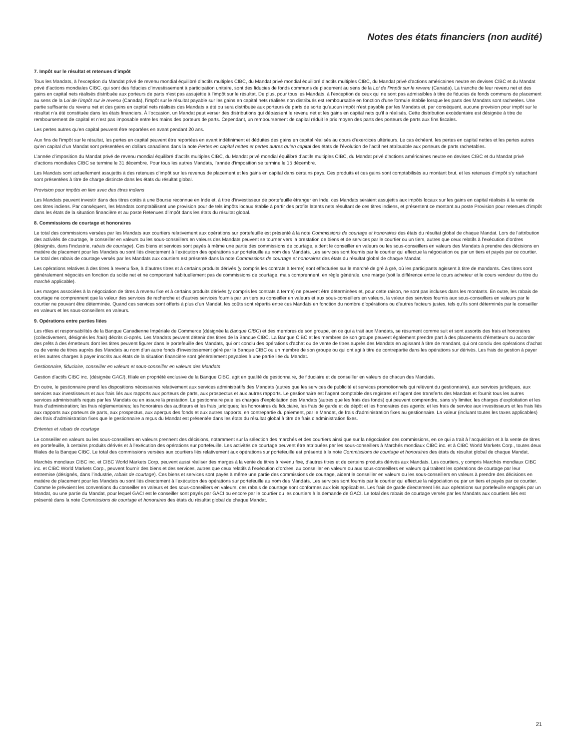Notes des états financiers (non audité)
7. Impôt sur le résultat et retenues d’impôt
Tous les Mandats, à l’exception du Mandat privé de revenu mondial équilibré d’actifs multiples CIBC, du Mandat privé mondial équilibré d’actifs multiples CIBC, du Mandat privé d’actions américaines neutre en devises CIBC et du Mandat privé d’actions mondiales CIBC, qui sont des fiducies d’investissement à participation unitaire, sont des fiducies de fonds communs de placement au sens de la Loi de l’impôt sur le revenu (Canada). La tranche de leur revenu net et des gains en capital nets réalisés distribuée aux porteurs de parts n’est pas assujettie à l’impôt sur le résultat. De plus, pour tous les Mandats, à l’exception de ceux qui ne sont pas admissibles à titre de fiducies de fonds communs de placement au sens de la Loi de l’impôt sur le revenu (Canada), l’impôt sur le résultat payable sur les gains en capital nets réalisés non distribués est remboursable en fonction d’une formule établie lorsque les parts des Mandats sont rachetées. Une partie suffisante du revenu net et des gains en capital nets réalisés des Mandats a été ou sera distribuée aux porteurs de parts de sorte qu’aucun impôt n’est payable par les Mandats et, par conséquent, aucune provision pour impôt sur le résultat n’a été constituée dans les états financiers. À l’occasion, un Mandat peut verser des distributions qui dépassent le revenu net et les gains en capital nets qu’il a réalisés. Cette distribution excédentaire est désignée à titre de remboursement de capital et n’est pas imposable entre les mains des porteurs de parts. Cependant, un remboursement de capital réduit le prix moyen des parts des porteurs de parts aux fins fiscales.
Les pertes autres qu’en capital peuvent être reportées en avant pendant 20 ans.
Aux fins de l’impôt sur le résultat, les pertes en capital peuvent être reportées en avant indéfiniment et déduites des gains en capital réalisés au cours d’exercices ultérieurs. Le cas échéant, les pertes en capital nettes et les pertes autres qu’en capital d’un Mandat sont présentées en dollars canadiens dans la note Pertes en capital nettes et pertes autres qu’en capital des états de l’évolution de l’actif net attribuable aux porteurs de parts rachetables.
L’année d’imposition du Mandat privé de revenu mondial équilibré d’actifs multiples CIBC, du Mandat privé mondial équilibré d’actifs multiples CIBC, du Mandat privé d’actions américaines neutre en devises CIBC et du Mandat privé d’actions mondiales CIBC se termine le 31 décembre. Pour tous les autres Mandats, l’année d’imposition se termine le 15 décembre.
Les Mandats sont actuellement assujettis à des retenues d’impôt sur les revenus de placement et les gains en capital dans certains pays. Ces produits et ces gains sont comptabilisés au montant brut, et les retenues d’impôt s’y rattachant sont présentées à titre de charge distincte dans les états du résultat global.
Provision pour impôts en lien avec des titres indiens
Les Mandats peuvent investir dans des titres cotés à une Bourse reconnue en Inde et, à titre d’investisseur de portefeuille étranger en Inde, ces Mandats seraient assujettis aux impôts locaux sur les gains en capital réalisés à la vente de ces titres indiens. Par conséquent, les Mandats comptabilisent une provision pour de tels impôts locaux établie à partir des profits latents nets résultant de ces titres indiens, et présentent ce montant au poste Provision pour retenues d’impôt dans les états de la situation financière et au poste Retenues d’impôt dans les états du résultat global.
8. Commissions de courtage et honoraires
Le total des commissions versées par les Mandats aux courtiers relativement aux opérations sur portefeuille est présenté à la note Commissions de courtage et honoraires des états du résultat global de chaque Mandat. Lors de l’attribution des activités de courtage, le conseiller en valeurs ou les sous-conseillers en valeurs des Mandats peuvent se tourner vers la prestation de biens et de services par le courtier ou un tiers, autres que ceux relatifs à l’exécution d’ordres (désignés, dans l’industrie, rabais de courtage). Ces biens et services sont payés à même une partie des commissions de courtage, aident le conseiller en valeurs ou les sous-conseillers en valeurs des Mandats à prendre des décisions en matière de placement pour les Mandats ou sont liés directement à l’exécution des opérations sur portefeuille au nom des Mandats. Les services sont fournis par le courtier qui effectue la négociation ou par un tiers et payés par ce courtier. Le total des rabais de courtage versés par les Mandats aux courtiers est présenté dans la note Commissions de courtage et honoraires des états du résultat global de chaque Mandat.
Les opérations relatives à des titres à revenu fixe, à d’autres titres et à certains produits dérivés (y compris les contrats à terme) sont effectuées sur le marché de gré à gré, où les participants agissent à titre de mandants. Ces titres sont généralement négociés en fonction du solde net et ne comportent habituellement pas de commissions de courtage, mais comprennent, en règle générale, une marge (soit la différence entre le cours acheteur et le cours vendeur du titre du marché applicable).
Les marges associées à la négociation de titres à revenu fixe et à certains produits dérivés (y compris les contrats à terme) ne peuvent être déterminées et, pour cette raison, ne sont pas incluses dans les montants. En outre, les rabais de courtage ne comprennent que la valeur des services de recherche et d’autres services fournis par un tiers au conseiller en valeurs et aux sous-conseillers en valeurs, la valeur des services fournis aux sous-conseillers en valeurs par le courtier ne pouvant être déterminée. Quand ces services sont offerts à plus d’un Mandat, les coûts sont répartis entre ces Mandats en fonction du nombre d’opérations ou d’autres facteurs justes, tels qu’ils sont déterminés par le conseiller en valeurs et les sous-conseillers en valeurs.
9. Opérations entre parties liées
Les rôles et responsabilités de la Banque Canadienne Impériale de Commerce (désignée la Banque CIBC) et des membres de son groupe, en ce qui a trait aux Mandats, se résument comme suit et sont assortis des frais et honoraires (collectivement, désignés les frais) décrits ci-après. Les Mandats peuvent détenir des titres de la Banque CIBC. La Banque CIBC et les membres de son groupe peuvent également prendre part à des placements d’émetteurs ou accorder des prêts à des émetteurs dont les titres peuvent figurer dans le portefeuille des Mandats, qui ont conclu des opérations d’achat ou de vente de titres auprès des Mandats en agissant à titre de mandant, qui ont conclu des opérations d’achat ou de vente de titres auprès des Mandats au nom d’un autre fonds d’investissement géré par la Banque CIBC ou un membre de son groupe ou qui ont agi à titre de contrepartie dans les opérations sur dérivés. Les frais de gestion à payer et les autres charges à payer inscrits aux états de la situation financière sont généralement payables à une partie liée du Mandat.
Gestionnaire, fiduciaire, conseiller en valeurs et sous-conseiller en valeurs des Mandats
Gestion d’actifs CIBC inc. (désignée GACI), filiale en propriété exclusive de la Banque CIBC, agit en qualité de gestionnaire, de fiduciaire et de conseiller en valeurs de chacun des Mandats.
En outre, le gestionnaire prend les dispositions nécessaires relativement aux services administratifs des Mandats (autres que les services de publicité et services promotionnels qui relèvent du gestionnaire), aux services juridiques, aux services aux investisseurs et aux frais liés aux rapports aux porteurs de parts, aux prospectus et aux autres rapports. Le gestionnaire est l’agent comptable des registres et l’agent des transferts des Mandats et fournit tous les autres services administratifs requis par les Mandats ou en assure la prestation. Le gestionnaire paie les charges d’exploitation des Mandats (autres que les frais des fonds) qui peuvent comprendre, sans s’y limiter, les charges d’exploitation et les frais d’administration; les frais réglementaires; les honoraires des auditeurs et les frais juridiques; les honoraires du fiduciaire, les frais de garde et de dépôt et les honoraires des agents; et les frais de service aux investisseurs et les frais liés aux rapports aux porteurs de parts, aux prospectus, aux aperçus des fonds et aux autres rapports, en contrepartie du paiement, par le Mandat, de frais d’administration fixes au gestionnaire. La valeur (incluant toutes les taxes applicables) des frais d’administration fixes que le gestionnaire a reçus du Mandat est présentée dans les états du résultat global à titre de frais d’administration fixes.
Ententes et rabais de courtage
Le conseiller en valeurs ou les sous-conseillers en valeurs prennent des décisions, notamment sur la sélection des marchés et des courtiers ainsi que sur la négociation des commissions, en ce qui a trait à l’acquisition et à la vente de titres en portefeuille, à certains produits dérivés et à l’exécution des opérations sur portefeuille. Les activités de courtage peuvent être attribuées par les sous-conseillers à Marchés mondiaux CIBC inc. et à CIBC World Markets Corp., toutes deux filiales de la Banque CIBC. Le total des commissions versées aux courtiers liés relativement aux opérations sur portefeuille est présenté à la note Commissions de courtage et honoraires des états du résultat global de chaque Mandat.
Marchés mondiaux CIBC inc. et CIBC World Markets Corp. peuvent aussi réaliser des marges à la vente de titres à revenu fixe, d’autres titres et de certains produits dérivés aux Mandats. Les courtiers, y compris Marchés mondiaux CIBC inc. et CIBC World Markets Corp., peuvent fournir des biens et des services, autres que ceux relatifs à l’exécution d’ordres, au conseiller en valeurs ou aux sous-conseillers en valeurs qui traitent les opérations de courtage par leur entremise (désignés, dans l’industrie, rabais de courtage). Ces biens et services sont payés à même une partie des commissions de courtage, aident le conseiller en valeurs ou les sous-conseillers en valeurs à prendre des décisions en matière de placement pour les Mandats ou sont liés directement à l’exécution des opérations sur portefeuille au nom des Mandats. Les services sont fournis par le courtier qui effectue la négociation ou par un tiers et payés par ce courtier. Comme le prévoient les conventions du conseiller en valeurs et des sous-conseillers en valeurs, ces rabais de courtage sont conformes aux lois applicables. Les frais de garde directement liés aux opérations sur portefeuille engagés par un Mandat, ou une partie du Mandat, pour lequel GACI est le conseiller sont payés par GACI ou encore par le courtier ou les courtiers à la demande de GACI. Le total des rabais de courtage versés par les Mandats aux courtiers liés est présenté dans la note Commissions de courtage et honoraires des états du résultat global de chaque Mandat.
21